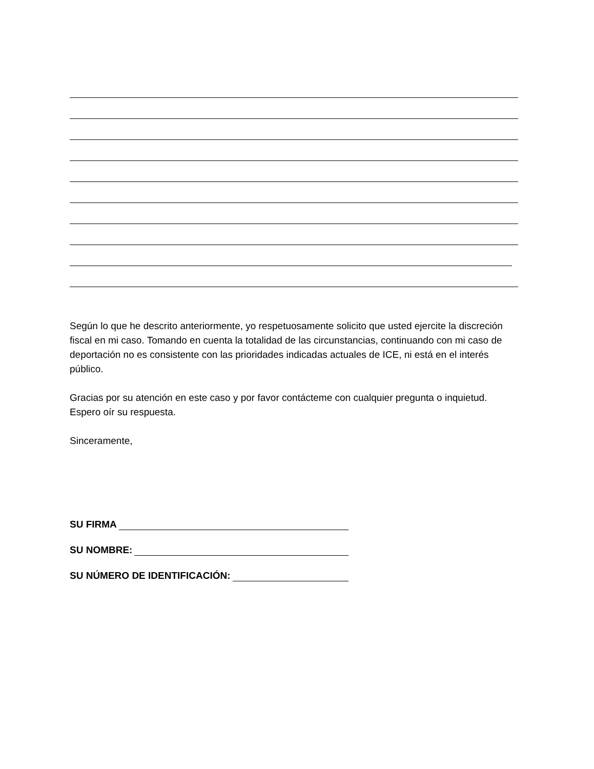Según lo que he descrito anteriormente, yo respetuosamente solicito que usted ejercite la discreción fiscal en mi caso. Tomando en cuenta la totalidad de las circunstancias, continuando con mi caso de deportación no es consistente con las prioridades indicadas actuales de ICE, ni está en el interés público.
Gracias por su atención en este caso y por favor contácteme con cualquier pregunta o inquietud. Espero oír su respuesta.
Sinceramente,
SU FIRMA
SU NOMBRE:
SU NÚMERO DE IDENTIFICACIÓN: